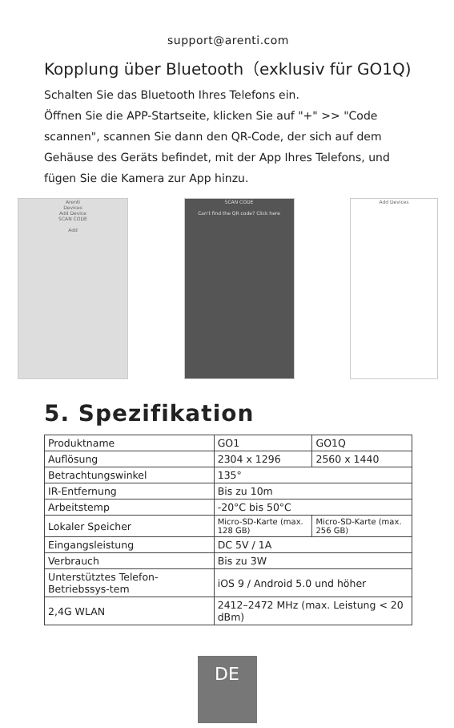support@arenti.com
Kopplung über Bluetooth（exklusiv für GO1Q)
Schalten Sie das Bluetooth Ihres Telefons ein.
Öffnen Sie die APP-Startseite, klicken Sie auf "+" >> "Code scannen", scannen Sie dann den QR-Code, der sich auf dem Gehäuse des Geräts befindet, mit der App Ihres Telefons, und fügen Sie die Kamera zur App hinzu.
Arenti
Devices
Add Device
SCAN CODE
Add
SCAN CODE
Can't find the QR code? Click here
Add Devices
5. Spezifikation
| Produktname | GO1 | GO1Q |
| Auflösung | 2304 x 1296 | 2560 x 1440 |
| Betrachtungswinkel | 135° | |
| IR-Entfernung | Bis zu 10m | |
| Arbeitstemp | -20°C bis 50°C | |
| Lokaler Speicher | Micro-SD-Karte (max. 128 GB) | Micro-SD-Karte (max. 256 GB) |
| Eingangsleistung | DC 5V / 1A | |
| Verbrauch | Bis zu 3W | |
| Unterstütztes Telefon-Betriebssys-tem | iOS 9 / Android 5.0 und höher | |
| 2,4G WLAN | 2412–2472 MHz (max. Leistung < 20 dBm) | |
DE